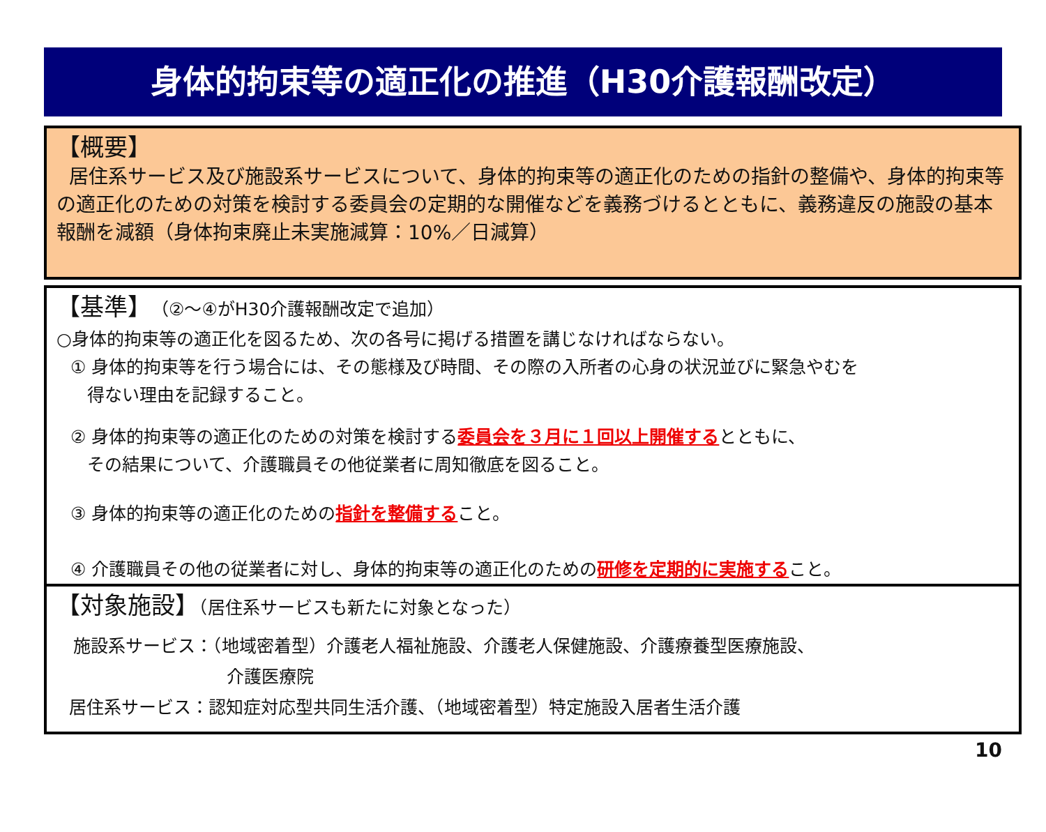身体的拘束等の適正化の推進（H30介護報酬改定）
【概要】
居住系サービス及び施設系サービスについて、身体的拘束等の適正化のための指針の整備や、身体的拘束等の適正化のための対策を検討する委員会の定期的な開催などを義務づけるとともに、義務違反の施設の基本報酬を減額（身体拘束廃止未実施減算：10%／日減算）
【基準】（②～④がH30介護報酬改定で追加）
○身体的拘束等の適正化を図るため、次の各号に掲げる措置を講じなければならない。
① 身体的拘束等を行う場合には、その態様及び時間、その際の入所者の心身の状況並びに緊急やむを
得ない理由を記録すること。
② 身体的拘束等の適正化のための対策を検討する委員会を３月に１回以上開催するとともに、
その結果について、介護職員その他従業者に周知徹底を図ること。
③ 身体的拘束等の適正化のための指針を整備すること。
④ 介護職員その他の従業者に対し、身体的拘束等の適正化のための研修を定期的に実施すること。
【対象施設】（居住系サービスも新たに対象となった）
施設系サービス：（地域密着型）介護老人福祉施設、介護老人保健施設、介護療養型医療施設、
介護医療院
居住系サービス：認知症対応型共同生活介護、（地域密着型）特定施設入居者生活介護
10